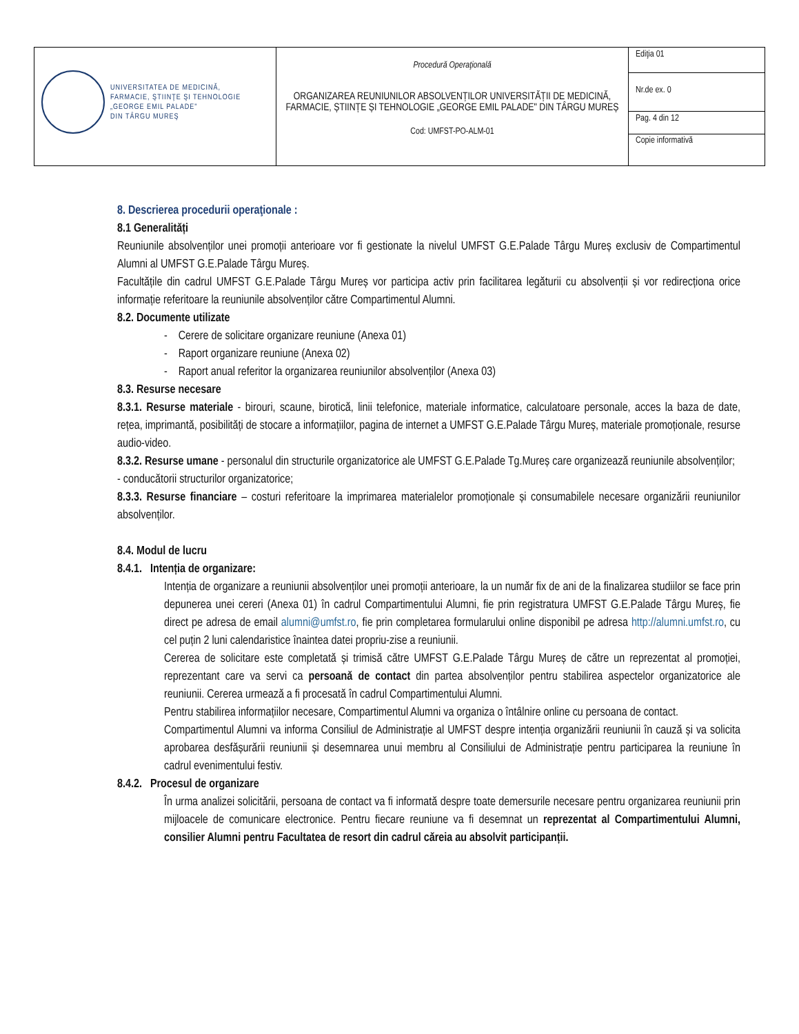| UNIVERSITATEA DE MEDICINĂ, FARMACIE, ŞTIINŢE ŞI TEHNOLOGIE „GEORGE EMIL PALADE" DIN TÂRGU MUREŞ | Procedură Operaţională ORGANIZAREA REUNIUNILOR ABSOLVENȚILOR UNIVERSITĂȚII DE MEDICINĂ, FARMACIE, ȘTIINȚE ȘI TEHNOLOGIE „GEORGE EMIL PALADE" DIN TÂRGU MUREȘ Cod: UMFST-PO-ALM-01 | Ediţia 01 |
| | | Nr.de ex. 0 |
| | | Pag. 4 din 12 |
| | | Copie informativă |
8. Descrierea procedurii operaţionale :
8.1 Generalități
Reuniunile absolvenților unei promoții anterioare vor fi gestionate la nivelul UMFST G.E.Palade Târgu Mureș exclusiv de Compartimentul Alumni al UMFST G.E.Palade Târgu Mureș.
Facultățile din cadrul UMFST G.E.Palade Târgu Mureș vor participa activ prin facilitarea legăturii cu absolvenții și vor redirecționa orice informație referitoare la reuniunile absolvenților către Compartimentul Alumni.
8.2. Documente utilizate
- Cerere de solicitare organizare reuniune (Anexa 01)
- Raport organizare reuniune (Anexa 02)
- Raport anual referitor la organizarea reuniunilor absolvenților (Anexa 03)
8.3. Resurse necesare
8.3.1. Resurse materiale - birouri, scaune, birotică, linii telefonice, materiale informatice, calculatoare personale, acces la baza de date, rețea, imprimantă, posibilități de stocare a informațiilor, pagina de internet a UMFST G.E.Palade Târgu Mureș, materiale promoționale, resurse audio-video.
8.3.2. Resurse umane - personalul din structurile organizatorice ale UMFST G.E.Palade Tg.Mureș care organizează reuniunile absolvenților;
- conducătorii structurilor organizatorice;
8.3.3. Resurse financiare – costuri referitoare la imprimarea materialelor promoționale și consumabilele necesare organizării reuniunilor absolvenților.
8.4. Modul de lucru
8.4.1. Intenția de organizare:
Intenția de organizare a reuniunii absolvenților unei promoții anterioare, la un număr fix de ani de la finalizarea studiilor se face prin depunerea unei cereri (Anexa 01) în cadrul Compartimentului Alumni, fie prin registratura UMFST G.E.Palade Târgu Mureș, fie direct pe adresa de email alumni@umfst.ro, fie prin completarea formularului online disponibil pe adresa http://alumni.umfst.ro, cu cel puțin 2 luni calendaristice înaintea datei propriu-zise a reuniunii.
Cererea de solicitare este completată și trimisă către UMFST G.E.Palade Târgu Mureș de către un reprezentat al promoției, reprezentant care va servi ca persoană de contact din partea absolvenților pentru stabilirea aspectelor organizatorice ale reuniunii. Cererea urmează a fi procesată în cadrul Compartimentului Alumni.
Pentru stabilirea informațiilor necesare, Compartimentul Alumni va organiza o întâlnire online cu persoana de contact.
Compartimentul Alumni va informa Consiliul de Administrație al UMFST despre intenția organizării reuniunii în cauză și va solicita aprobarea desfășurării reuniunii și desemnarea unui membru al Consiliului de Administrație pentru participarea la reuniune în cadrul evenimentului festiv.
8.4.2. Procesul de organizare
În urma analizei solicitării, persoana de contact va fi informată despre toate demersurile necesare pentru organizarea reuniunii prin mijloacele de comunicare electronice. Pentru fiecare reuniune va fi desemnat un reprezentat al Compartimentului Alumni, consilier Alumni pentru Facultatea de resort din cadrul căreia au absolvit participanții.